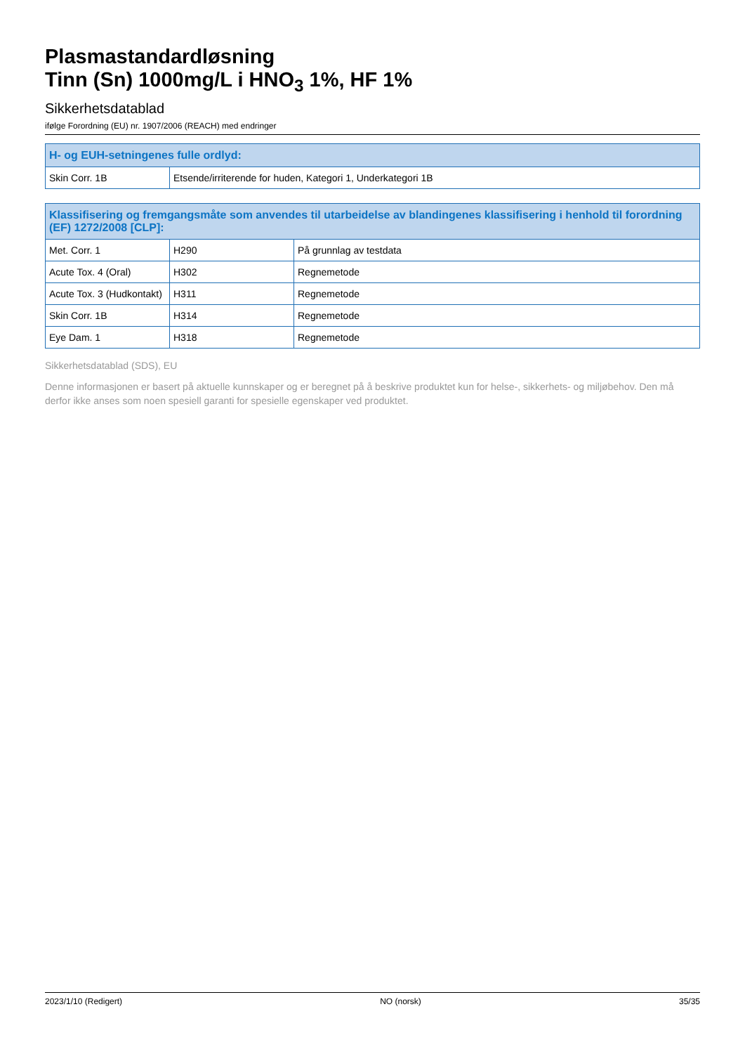Plasmastandardløsning
Tinn (Sn) 1000mg/L i HNO<sub>3</sub> 1%, HF 1%
Sikkerhetsdatablad
ifølge Forordning (EU) nr. 1907/2006 (REACH) med endringer
| H- og EUH-setningenes fulle ordlyd: | |
| --- | --- |
| Skin Corr. 1B | Etsende/irriterende for huden, Kategori 1, Underkategori 1B |
| Klassifisering og fremgangsmåte som anvendes til utarbeidelse av blandingenes klassifisering i henhold til forordning (EF) 1272/2008 [CLP]: | | |
| --- | --- | --- |
| Met. Corr. 1 | H290 | På grunnlag av testdata |
| Acute Tox. 4 (Oral) | H302 | Regnemetode |
| Acute Tox. 3 (Hudkontakt) | H311 | Regnemetode |
| Skin Corr. 1B | H314 | Regnemetode |
| Eye Dam. 1 | H318 | Regnemetode |
Sikkerhetsdatablad (SDS), EU
Denne informasjonen er basert på aktuelle kunnskaper og er beregnet på å beskrive produktet kun for helse-, sikkerhets- og miljøbehov. Den må derfor ikke anses som noen spesiell garanti for spesielle egenskaper ved produktet.
2023/1/10 (Redigert) NO (norsk) 35/35